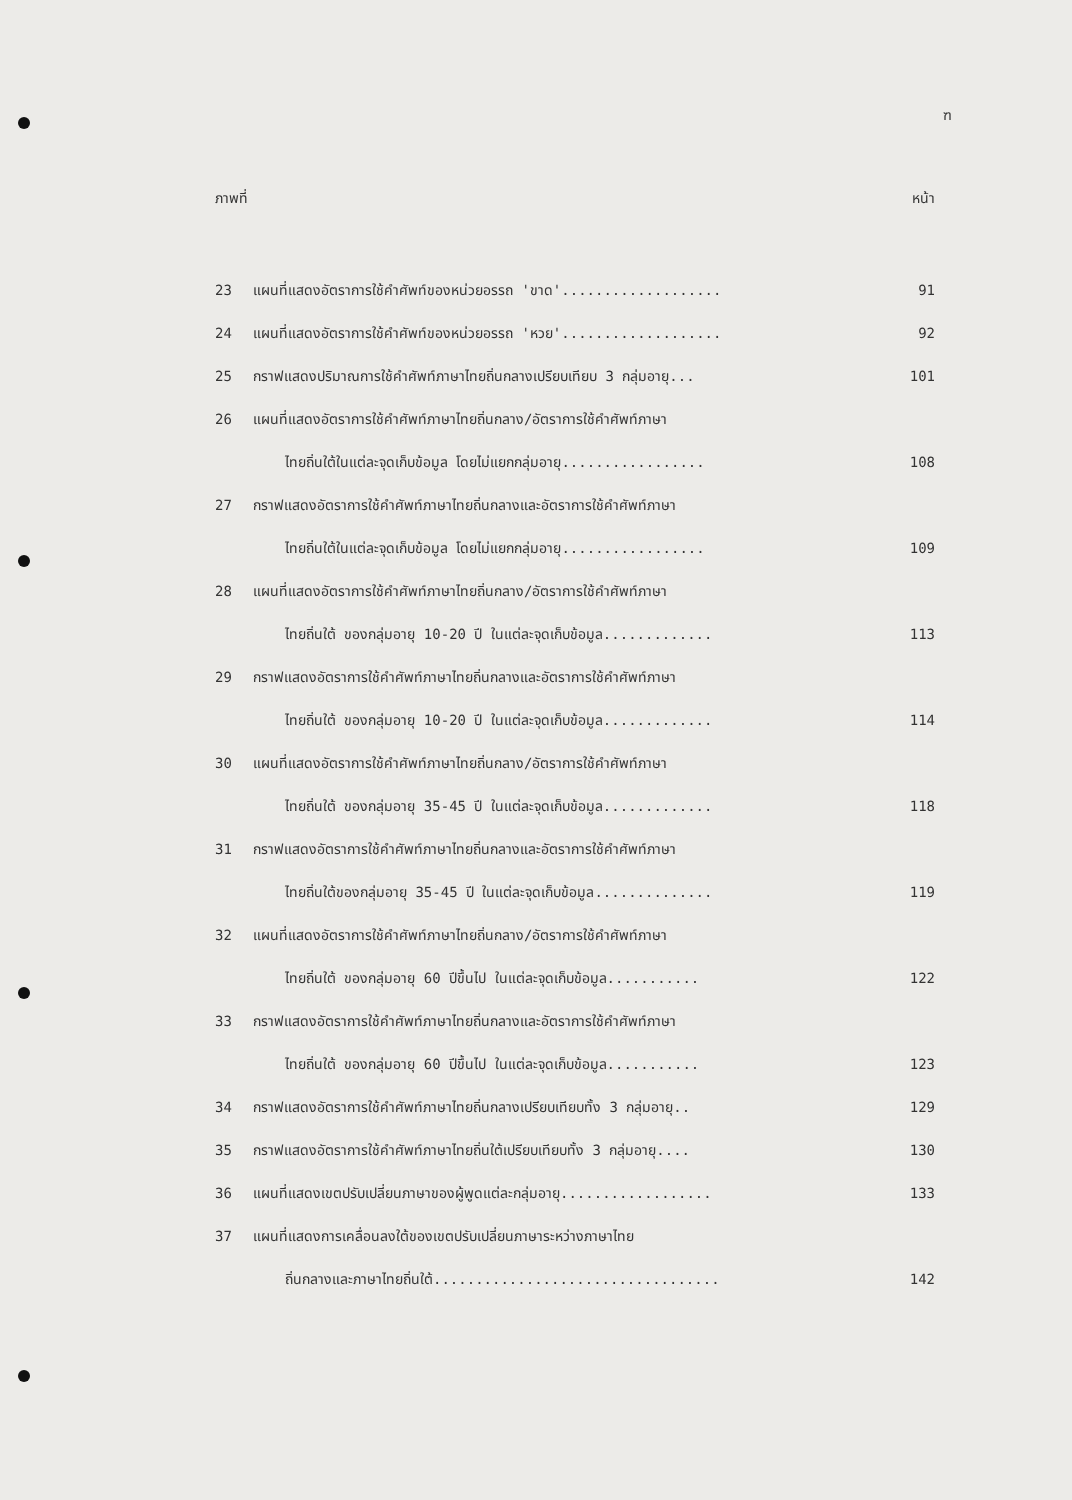ฑ
ภาพที่ หน้า
23 แผนที่แสดงอัตราการใช้คำศัพท์ของหน่วยอรรถ 'ขาด'................... 91
24 แผนที่แสดงอัตราการใช้คำศัพท์ของหน่วยอรรถ 'หวย'................... 92
25 กราฟแสดงปริมาณการใช้คำศัพท์ภาษาไทยถิ่นกลางเปรียบเทียบ 3 กลุ่มอายุ... 101
26 แผนที่แสดงอัตราการใช้คำศัพท์ภาษาไทยถิ่นกลาง/อัตราการใช้คำศัพท์ภาษา
ไทยถิ่นใต้ในแต่ละจุดเก็บข้อมูล โดยไม่แยกกลุ่มอายุ................. 108
27 กราฟแสดงอัตราการใช้คำศัพท์ภาษาไทยถิ่นกลางและอัตราการใช้คำศัพท์ภาษา
ไทยถิ่นใต้ในแต่ละจุดเก็บข้อมูล โดยไม่แยกกลุ่มอายุ................. 109
28 แผนที่แสดงอัตราการใช้คำศัพท์ภาษาไทยถิ่นกลาง/อัตราการใช้คำศัพท์ภาษา
ไทยถิ่นใต้ ของกลุ่มอายุ 10-20 ปี ในแต่ละจุดเก็บข้อมูล............. 113
29 กราฟแสดงอัตราการใช้คำศัพท์ภาษาไทยถิ่นกลางและอัตราการใช้คำศัพท์ภาษา
ไทยถิ่นใต้ ของกลุ่มอายุ 10-20 ปี ในแต่ละจุดเก็บข้อมูล............. 114
30 แผนที่แสดงอัตราการใช้คำศัพท์ภาษาไทยถิ่นกลาง/อัตราการใช้คำศัพท์ภาษา
ไทยถิ่นใต้ ของกลุ่มอายุ 35-45 ปี ในแต่ละจุดเก็บข้อมูล............. 118
31 กราฟแสดงอัตราการใช้คำศัพท์ภาษาไทยถิ่นกลางและอัตราการใช้คำศัพท์ภาษา
ไทยถิ่นใต้ของกลุ่มอายุ 35-45 ปี ในแต่ละจุดเก็บข้อมูล.............. 119
32 แผนที่แสดงอัตราการใช้คำศัพท์ภาษาไทยถิ่นกลาง/อัตราการใช้คำศัพท์ภาษา
ไทยถิ่นใต้ ของกลุ่มอายุ 60 ปีขึ้นไป ในแต่ละจุดเก็บข้อมูล........... 122
33 กราฟแสดงอัตราการใช้คำศัพท์ภาษาไทยถิ่นกลางและอัตราการใช้คำศัพท์ภาษา
ไทยถิ่นใต้ ของกลุ่มอายุ 60 ปีขึ้นไป ในแต่ละจุดเก็บข้อมูล........... 123
34 กราฟแสดงอัตราการใช้คำศัพท์ภาษาไทยถิ่นกลางเปรียบเทียบทั้ง 3 กลุ่มอายุ.. 129
35 กราฟแสดงอัตราการใช้คำศัพท์ภาษาไทยถิ่นใต้เปรียบเทียบทั้ง 3 กลุ่มอายุ.... 130
36 แผนที่แสดงเขตปรับเปลี่ยนภาษาของผู้พูดแต่ละกลุ่มอายุ.................. 133
37 แผนที่แสดงการเคลื่อนลงใต้ของเขตปรับเปลี่ยนภาษาระหว่างภาษาไทย
ถิ่นกลางและภาษาไทยถิ่นใต้.................................. 142